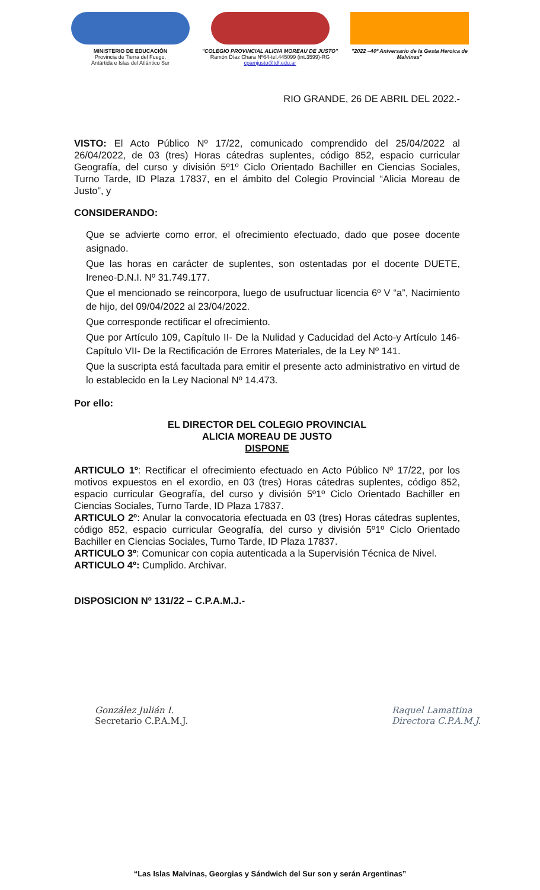MINISTERIO DE EDUCACIÓN
Provincia de Tierra del Fuego,
Antártida e Islas del Atlántico Sur
"COLEGIO PROVINCIAL ALICIA MOREAU DE JUSTO"
Ramón Díaz Chara Nº64-tel.445099 (int.3599)-RG
cpamjusto@tdf.edu.ar
"2022 –40º Aniversario de la Gesta Heroica de Malvinas"
RIO GRANDE, 26 DE ABRIL DEL 2022.-
VISTO: El Acto Público Nº 17/22, comunicado comprendido del 25/04/2022 al 26/04/2022, de 03 (tres) Horas cátedras suplentes, código 852, espacio curricular Geografía, del curso y división 5º1º Ciclo Orientado Bachiller en Ciencias Sociales, Turno Tarde, ID Plaza 17837, en el ámbito del Colegio Provincial “Alicia Moreau de Justo”, y
CONSIDERANDO:
Que se advierte como error, el ofrecimiento efectuado, dado que posee docente asignado.
Que las horas en carácter de suplentes, son ostentadas por el docente DUETE, Ireneo-D.N.I. Nº 31.749.177.
Que el mencionado se reincorpora, luego de usufructuar licencia 6º V “a”, Nacimiento de hijo, del 09/04/2022 al 23/04/2022.
Que corresponde rectificar el ofrecimiento.
Que por Artículo 109, Capítulo II- De la Nulidad y Caducidad del Acto-y Artículo 146- Capítulo VII- De la Rectificación de Errores Materiales, de la Ley Nº 141.
Que la suscripta está facultada para emitir el presente acto administrativo en virtud de lo establecido en la Ley Nacional Nº 14.473.
Por ello:
EL DIRECTOR DEL COLEGIO PROVINCIAL
ALICIA MOREAU DE JUSTO
DISPONE
ARTICULO 1º: Rectificar el ofrecimiento efectuado en Acto Público Nº 17/22, por los motivos expuestos en el exordio, en 03 (tres) Horas cátedras suplentes, código 852, espacio curricular Geografía, del curso y división 5º1º Ciclo Orientado Bachiller en Ciencias Sociales, Turno Tarde, ID Plaza 17837.
ARTICULO 2º: Anular la convocatoria efectuada en 03 (tres) Horas cátedras suplentes, código 852, espacio curricular Geografía, del curso y división 5º1º Ciclo Orientado Bachiller en Ciencias Sociales, Turno Tarde, ID Plaza 17837.
ARTICULO 3º: Comunicar con copia autenticada a la Supervisión Técnica de Nivel.
ARTICULO 4º: Cumplido. Archivar.
DISPOSICION Nº 131/22 – C.P.A.M.J.-
González Julián I.
Secretario C.P.A.M.J.
Raquel Lamattina
Directora C.P.A.M.J.
“Las Islas Malvinas, Georgias y Sándwich del Sur son y serán Argentinas”